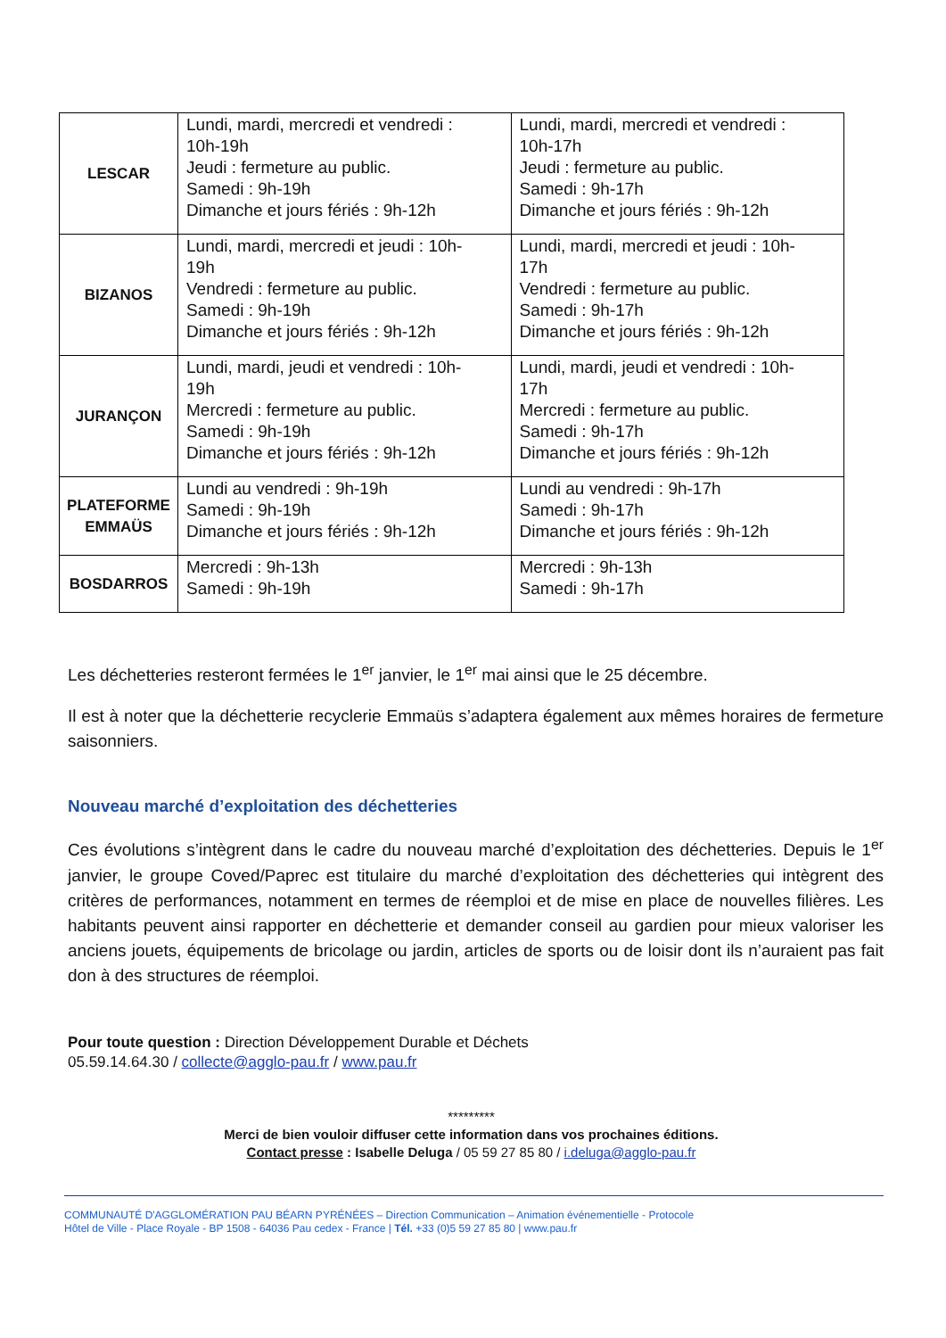| LESCAR | Lundi, mardi, mercredi et vendredi : 10h-19h Jeudi : fermeture au public. Samedi : 9h-19h Dimanche et jours fériés : 9h-12h | Lundi, mardi, mercredi et vendredi : 10h-17h Jeudi : fermeture au public. Samedi : 9h-17h Dimanche et jours fériés : 9h-12h |
| BIZANOS | Lundi, mardi, mercredi et jeudi : 10h- 19h Vendredi : fermeture au public. Samedi : 9h-19h Dimanche et jours fériés : 9h-12h | Lundi, mardi, mercredi et jeudi : 10h- 17h Vendredi : fermeture au public. Samedi : 9h-17h Dimanche et jours fériés : 9h-12h |
| JURANÇON | Lundi, mardi, jeudi et vendredi : 10h- 19h Mercredi : fermeture au public. Samedi : 9h-19h Dimanche et jours fériés : 9h-12h | Lundi, mardi, jeudi et vendredi : 10h- 17h Mercredi : fermeture au public. Samedi : 9h-17h Dimanche et jours fériés : 9h-12h |
| PLATEFORME EMMAÜS | Lundi au vendredi : 9h-19h Samedi : 9h-19h Dimanche et jours fériés : 9h-12h | Lundi au vendredi : 9h-17h Samedi : 9h-17h Dimanche et jours fériés : 9h-12h |
| BOSDARROS | Mercredi : 9h-13h Samedi : 9h-19h | Mercredi : 9h-13h Samedi : 9h-17h |
Les déchetteries resteront fermées le 1<sup>er</sup> janvier, le 1<sup>er</sup> mai ainsi que le 25 décembre.
Il est à noter que la déchetterie recyclerie Emmaüs s’adaptera également aux mêmes horaires de fermeture saisonniers.
Nouveau marché d’exploitation des déchetteries
Ces évolutions s’intègrent dans le cadre du nouveau marché d’exploitation des déchetteries. Depuis le 1<sup>er</sup> janvier, le groupe Coved/Paprec est titulaire du marché d’exploitation des déchetteries qui intègrent des critères de performances, notamment en termes de réemploi et de mise en place de nouvelles filières. Les habitants peuvent ainsi rapporter en déchetterie et demander conseil au gardien pour mieux valoriser les anciens jouets, équipements de bricolage ou jardin, articles de sports ou de loisir dont ils n’auraient pas fait don à des structures de réemploi.
Pour toute question : Direction Développement Durable et Déchets
05.59.14.64.30 / collecte@agglo-pau.fr / www.pau.fr
*********
Merci de bien vouloir diffuser cette information dans vos prochaines éditions.
Contact presse : Isabelle Deluga / 05 59 27 85 80 / i.deluga@agglo-pau.fr
COMMUNAUTÉ D'AGGLOMÉRATION PAU BÉARN PYRÉNÉES – Direction Communication – Animation événementielle - Protocole
Hôtel de Ville - Place Royale - BP 1508 - 64036 Pau cedex - France | Tél. +33 (0)5 59 27 85 80 | www.pau.fr